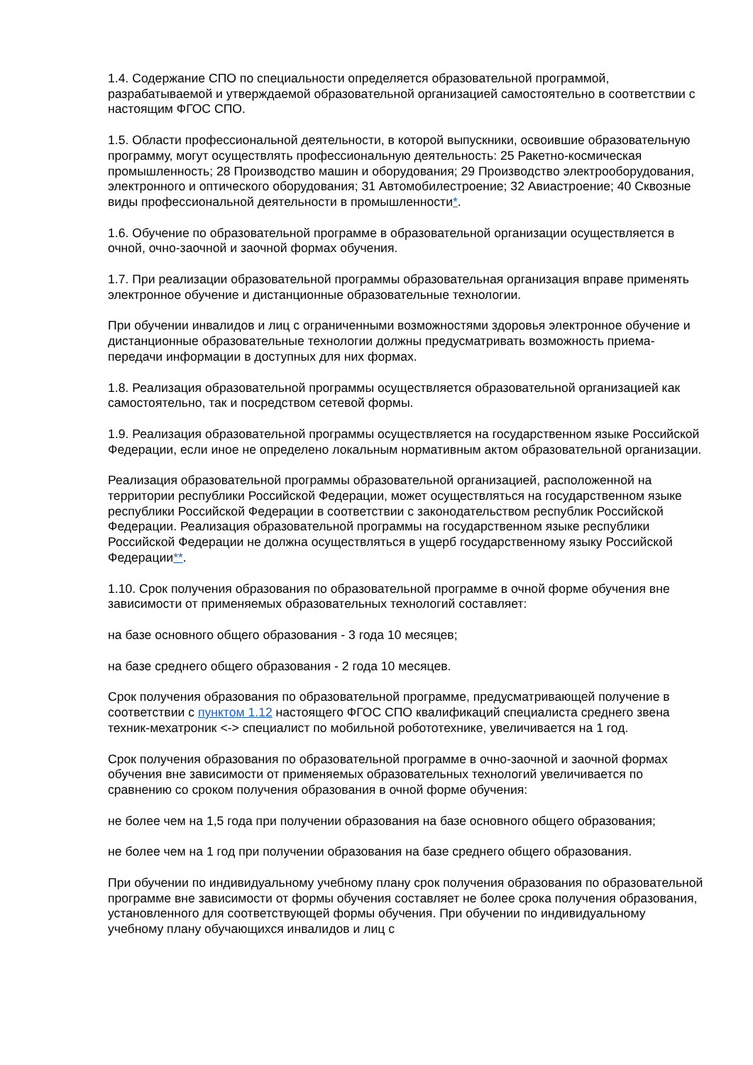1.4. Содержание СПО по специальности определяется образовательной программой, разрабатываемой и утверждаемой образовательной организацией самостоятельно в соответствии с настоящим ФГОС СПО.
1.5. Области профессиональной деятельности, в которой выпускники, освоившие образовательную программу, могут осуществлять профессиональную деятельность: 25 Ракетно-космическая промышленность; 28 Производство машин и оборудования; 29 Производство электрооборудования, электронного и оптического оборудования; 31 Автомобилестроение; 32 Авиастроение; 40 Сквозные виды профессиональной деятельности в промышленности*.
1.6. Обучение по образовательной программе в образовательной организации осуществляется в очной, очно-заочной и заочной формах обучения.
1.7. При реализации образовательной программы образовательная организация вправе применять электронное обучение и дистанционные образовательные технологии.
При обучении инвалидов и лиц с ограниченными возможностями здоровья электронное обучение и дистанционные образовательные технологии должны предусматривать возможность приема-передачи информации в доступных для них формах.
1.8. Реализация образовательной программы осуществляется образовательной организацией как самостоятельно, так и посредством сетевой формы.
1.9. Реализация образовательной программы осуществляется на государственном языке Российской Федерации, если иное не определено локальным нормативным актом образовательной организации.
Реализация образовательной программы образовательной организацией, расположенной на территории республики Российской Федерации, может осуществляться на государственном языке республики Российской Федерации в соответствии с законодательством республик Российской Федерации. Реализация образовательной программы на государственном языке республики Российской Федерации не должна осуществляться в ущерб государственному языку Российской Федерации**.
1.10. Срок получения образования по образовательной программе в очной форме обучения вне зависимости от применяемых образовательных технологий составляет:
на базе основного общего образования - 3 года 10 месяцев;
на базе среднего общего образования - 2 года 10 месяцев.
Срок получения образования по образовательной программе, предусматривающей получение в соответствии с пунктом 1.12 настоящего ФГОС СПО квалификаций специалиста среднего звена техник-мехатроник <-> специалист по мобильной робототехнике, увеличивается на 1 год.
Срок получения образования по образовательной программе в очно-заочной и заочной формах обучения вне зависимости от применяемых образовательных технологий увеличивается по сравнению со сроком получения образования в очной форме обучения:
не более чем на 1,5 года при получении образования на базе основного общего образования;
не более чем на 1 год при получении образования на базе среднего общего образования.
При обучении по индивидуальному учебному плану срок получения образования по образовательной программе вне зависимости от формы обучения составляет не более срока получения образования, установленного для соответствующей формы обучения. При обучении по индивидуальному учебному плану обучающихся инвалидов и лиц с